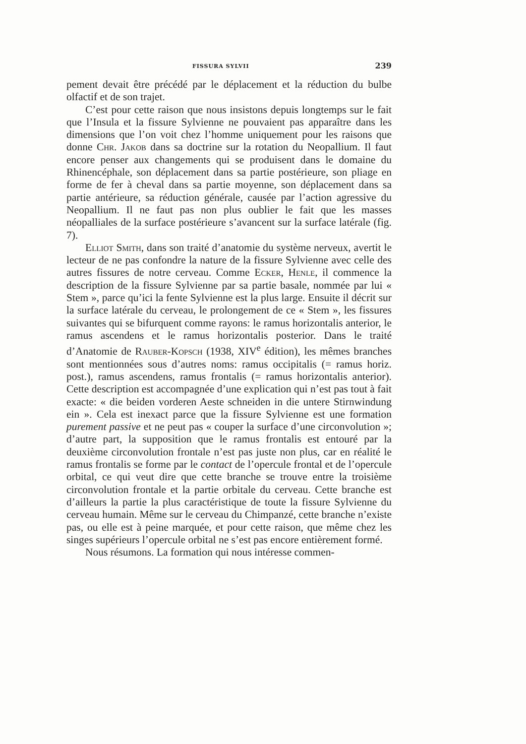FISSURA SYLVII 239
pement devait être précédé par le déplacement et la réduction du bulbe olfactif et de son trajet.
C’est pour cette raison que nous insistons depuis longtemps sur le fait que l’Insula et la fissure Sylvienne ne pouvaient pas apparaître dans les dimensions que l’on voit chez l’homme uniquement pour les raisons que donne Chr. Jakob dans sa doctrine sur la rotation du Neopallium. Il faut encore penser aux changements qui se produisent dans le domaine du Rhinencéphale, son déplacement dans sa partie postérieure, son pliage en forme de fer à cheval dans sa partie moyenne, son déplacement dans sa partie antérieure, sa réduction générale, causée par l’action agressive du Neopallium. Il ne faut pas non plus oublier le fait que les masses néopalliales de la surface postérieure s’avancent sur la surface latérale (fig. 7).
Elliot Smith, dans son traité d’anatomie du système nerveux, avertit le lecteur de ne pas confondre la nature de la fissure Sylvienne avec celle des autres fissures de notre cerveau. Comme Ecker, Henle, il commence la description de la fissure Sylvienne par sa partie basale, nommée par lui « Stem », parce qu’ici la fente Sylvienne est la plus large. Ensuite il décrit sur la surface latérale du cerveau, le prolongement de ce « Stem », les fissures suivantes qui se bifurquent comme rayons: le ramus horizontalis anterior, le ramus ascendens et le ramus horizontalis posterior. Dans le traité d’Anatomie de Rauber-Kopsch (1938, XIV<sup>e</sup> édition), les mêmes branches sont mentionnées sous d’autres noms: ramus occipitalis (= ramus horiz. post.), ramus ascendens, ramus frontalis (= ramus horizontalis anterior). Cette description est accompagnée d’une explication qui n’est pas tout à fait exacte: « die beiden vorderen Aeste schneiden in die untere Stirnwindung ein ». Cela est inexact parce que la fissure Sylvienne est une formation purement passive et ne peut pas « couper la surface d’une circonvolution »; d’autre part, la supposition que le ramus frontalis est entouré par la deuxième circonvolution frontale n’est pas juste non plus, car en réalité le ramus frontalis se forme par le contact de l’opercule frontal et de l’opercule orbital, ce qui veut dire que cette branche se trouve entre la troisième circonvolution frontale et la partie orbitale du cerveau. Cette branche est d’ailleurs la partie la plus caractéristique de toute la fissure Sylvienne du cerveau humain. Même sur le cerveau du Chimpanzé, cette branche n’existe pas, ou elle est à peine marquée, et pour cette raison, que même chez les singes supérieurs l’opercule orbital ne s’est pas encore entièrement formé.
Nous résumons. La formation qui nous intéresse commen-